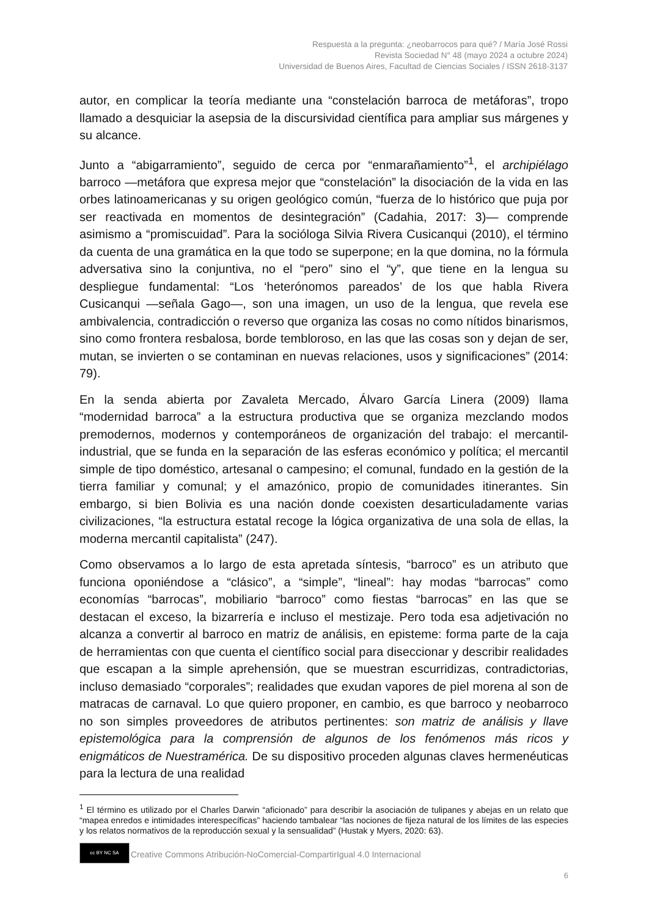Respuesta a la pregunta: ¿neobarrocos para qué? / María José Rossi
Revista Sociedad N° 48 (mayo 2024 a octubre 2024)
Universidad de Buenos Aires, Facultad de Ciencias Sociales / ISSN 2618-3137
autor, en complicar la teoría mediante una “constelación barroca de metáforas”, tropo llamado a desquiciar la asepsia de la discursividad científica para ampliar sus márgenes y su alcance.
Junto a “abigarramiento”, seguido de cerca por “enmarañamiento”<sup>1</sup>, el archipiélago barroco —metáfora que expresa mejor que “constelación” la disociación de la vida en las orbes latinoamericanas y su origen geológico común, “fuerza de lo histórico que puja por ser reactivada en momentos de desintegración” (Cadahia, 2017: 3)— comprende asimismo a “promiscuidad”. Para la socióloga Silvia Rivera Cusicanqui (2010), el término da cuenta de una gramática en la que todo se superpone; en la que domina, no la fórmula adversativa sino la conjuntiva, no el “pero” sino el “y”, que tiene en la lengua su despliegue fundamental: “Los ‘heterónomos pareados’ de los que habla Rivera Cusicanqui —señala Gago—, son una imagen, un uso de la lengua, que revela ese ambivalencia, contradicción o reverso que organiza las cosas no como nítidos binarismos, sino como frontera resbalosa, borde tembloroso, en las que las cosas son y dejan de ser, mutan, se invierten o se contaminan en nuevas relaciones, usos y significaciones” (2014: 79).
En la senda abierta por Zavaleta Mercado, Álvaro García Linera (2009) llama “modernidad barroca” a la estructura productiva que se organiza mezclando modos premodernos, modernos y contemporáneos de organización del trabajo: el mercantil-industrial, que se funda en la separación de las esferas económico y política; el mercantil simple de tipo doméstico, artesanal o campesino; el comunal, fundado en la gestión de la tierra familiar y comunal; y el amazónico, propio de comunidades itinerantes. Sin embargo, si bien Bolivia es una nación donde coexisten desarticuladamente varias civilizaciones, “la estructura estatal recoge la lógica organizativa de una sola de ellas, la moderna mercantil capitalista” (247).
Como observamos a lo largo de esta apretada síntesis, “barroco” es un atributo que funciona oponiéndose a “clásico”, a “simple”, “lineal”: hay modas “barrocas” como economías “barrocas”, mobiliario “barroco” como fiestas “barrocas” en las que se destacan el exceso, la bizarrería e incluso el mestizaje. Pero toda esa adjetivación no alcanza a convertir al barroco en matriz de análisis, en episteme: forma parte de la caja de herramientas con que cuenta el científico social para diseccionar y describir realidades que escapan a la simple aprehensión, que se muestran escurridizas, contradictorias, incluso demasiado “corporales”; realidades que exudan vapores de piel morena al son de matracas de carnaval. Lo que quiero proponer, en cambio, es que barroco y neobarroco no son simples proveedores de atributos pertinentes: son matriz de análisis y llave epistemológica para la comprensión de algunos de los fenómenos más ricos y enigmáticos de Nuestramérica. De su dispositivo proceden algunas claves hermenéuticas para la lectura de una realidad
<sup>1</sup> El término es utilizado por el Charles Darwin “aficionado” para describir la asociación de tulipanes y abejas en un relato que “mapea enredos e intimidades interespecíficas” haciendo tambalear “las nociones de fijeza natural de los límites de las especies y los relatos normativos de la reproducción sexual y la sensualidad” (Hustak y Myers, 2020: 63).
cc BY NC SA
Creative Commons Atribución-NoComercial-CompartirIgual 4.0 Internacional
6